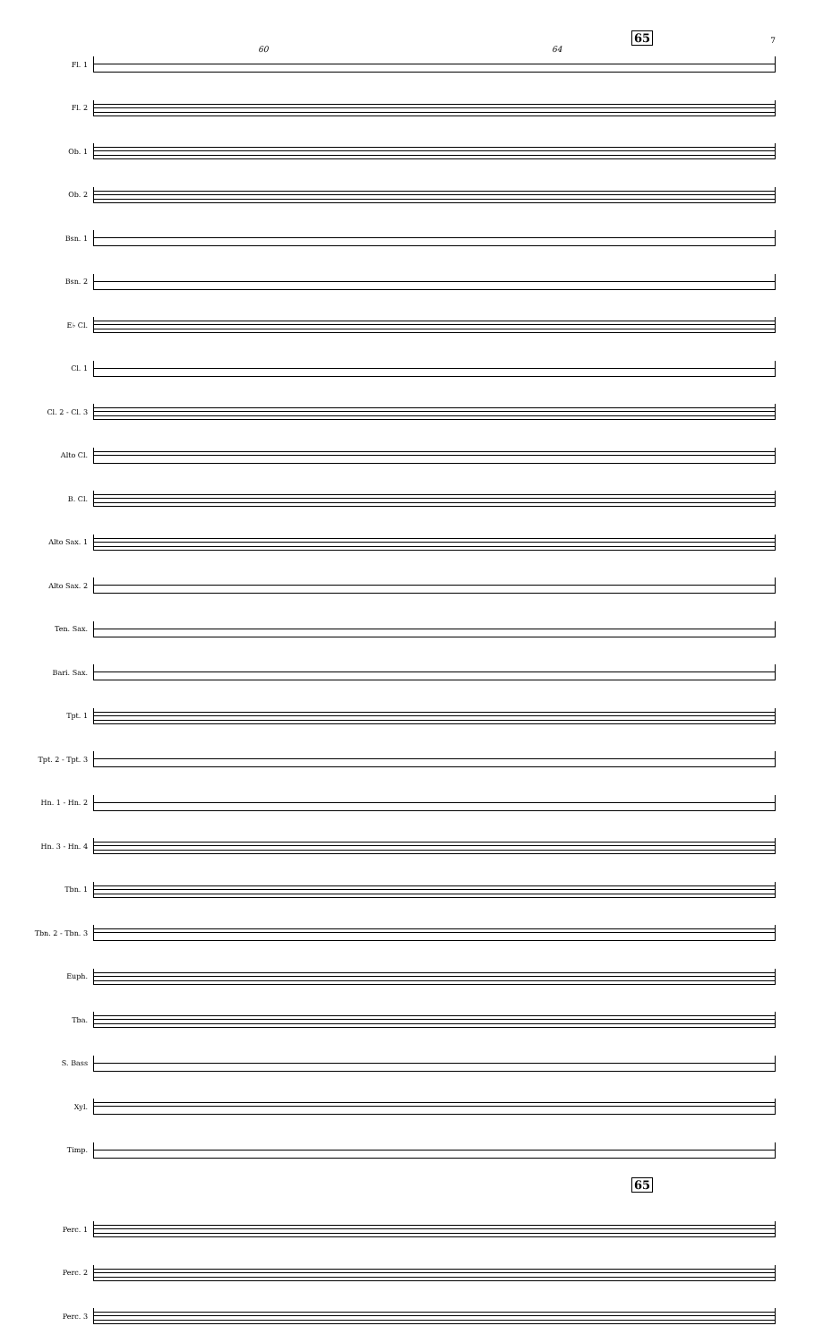65
60 64
7
Fl. 1
Fl. 2
Ob. 1
Ob. 2
Bsn. 1
Bsn. 2
E♭ Cl.
Cl. 1
Cl. 2 - Cl. 3
Alto Cl.
B. Cl.
Alto Sax. 1
Alto Sax. 2
Ten. Sax.
Bari. Sax.
Tpt. 1
Tpt. 2 - Tpt. 3
Hn. 1 - Hn. 2
Hn. 3 - Hn. 4
Tbn. 1
Tbn. 2 - Tbn. 3
Euph.
Tba.
S. Bass
Xyl.
Timp.
65
Perc. 1
Perc. 2
Perc. 3